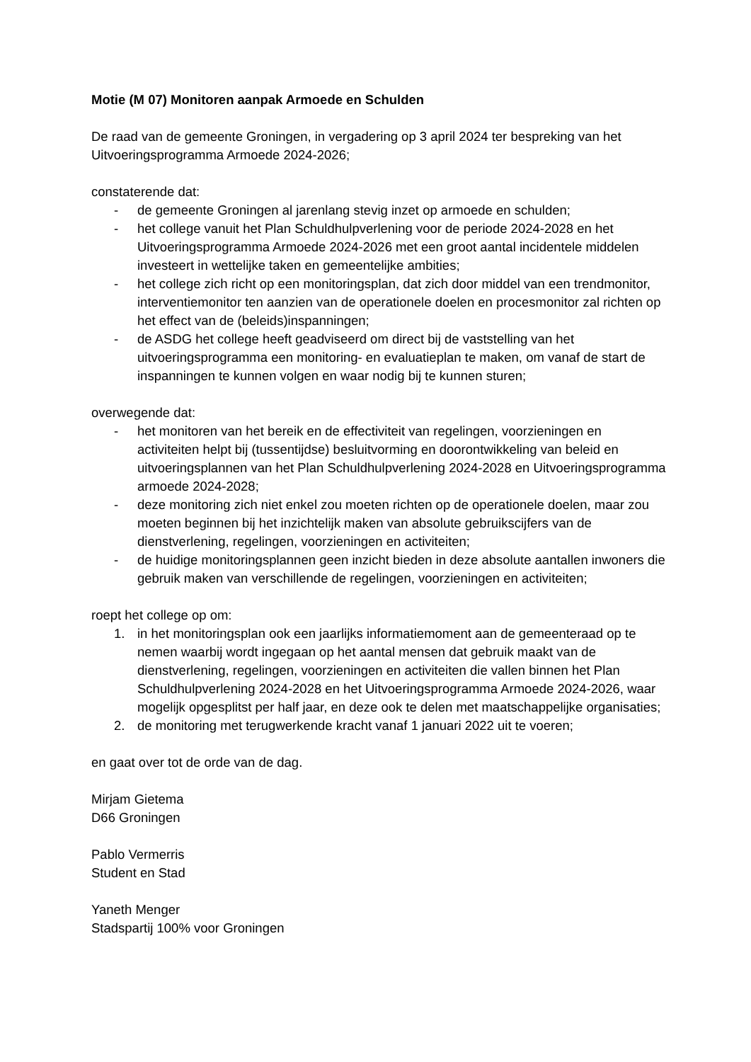Motie (M 07) Monitoren aanpak Armoede en Schulden
De raad van de gemeente Groningen, in vergadering op 3 april 2024 ter bespreking van het Uitvoeringsprogramma Armoede 2024-2026;
constaterende dat:
- de gemeente Groningen al jarenlang stevig inzet op armoede en schulden;
- het college vanuit het Plan Schuldhulpverlening voor de periode 2024-2028 en het Uitvoeringsprogramma Armoede 2024-2026 met een groot aantal incidentele middelen investeert in wettelijke taken en gemeentelijke ambities;
- het college zich richt op een monitoringsplan, dat zich door middel van een trendmonitor, interventiemonitor ten aanzien van de operationele doelen en procesmonitor zal richten op het effect van de (beleids)inspanningen;
- de ASDG het college heeft geadviseerd om direct bij de vaststelling van het uitvoeringsprogramma een monitoring- en evaluatieplan te maken, om vanaf de start de inspanningen te kunnen volgen en waar nodig bij te kunnen sturen;
overwegende dat:
- het monitoren van het bereik en de effectiviteit van regelingen, voorzieningen en activiteiten helpt bij (tussentijdse) besluitvorming en doorontwikkeling van beleid en uitvoeringsplannen van het Plan Schuldhulpverlening 2024-2028 en Uitvoeringsprogramma armoede 2024-2028;
- deze monitoring zich niet enkel zou moeten richten op de operationele doelen, maar zou moeten beginnen bij het inzichtelijk maken van absolute gebruikscijfers van de dienstverlening, regelingen, voorzieningen en activiteiten;
- de huidige monitoringsplannen geen inzicht bieden in deze absolute aantallen inwoners die gebruik maken van verschillende de regelingen, voorzieningen en activiteiten;
roept het college op om:
1. in het monitoringsplan ook een jaarlijks informatiemoment aan de gemeenteraad op te nemen waarbij wordt ingegaan op het aantal mensen dat gebruik maakt van de dienstverlening, regelingen, voorzieningen en activiteiten die vallen binnen het Plan Schuldhulpverlening 2024-2028 en het Uitvoeringsprogramma Armoede 2024-2026, waar mogelijk opgesplitst per half jaar, en deze ook te delen met maatschappelijke organisaties;
2. de monitoring met terugwerkende kracht vanaf 1 januari 2022 uit te voeren;
en gaat over tot de orde van de dag.
Mirjam Gietema
D66 Groningen
Pablo Vermerris
Student en Stad
Yaneth Menger
Stadspartij 100% voor Groningen